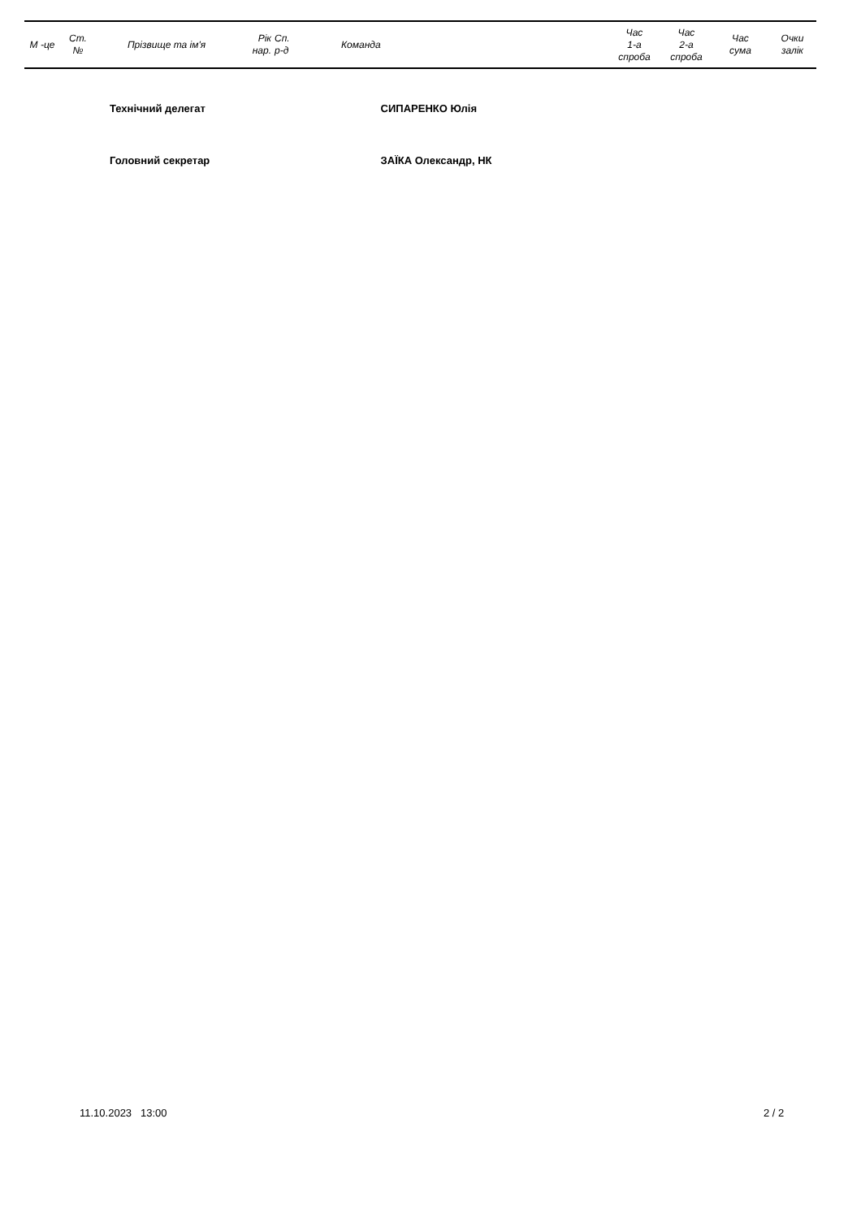| М -це | Ст. № | Прізвище та ім'я | Рік нар. | Сп. р-д | Команда | Час 1-а спроба | Час 2-а спроба | Час сума | Очки залік |
| --- | --- | --- | --- | --- | --- | --- | --- | --- | --- |
Технічний делегат СИПАРЕНКО Юлія
Головний секретар ЗАЇКА Олександр, НК
11.10.2023 13:00 2 / 2